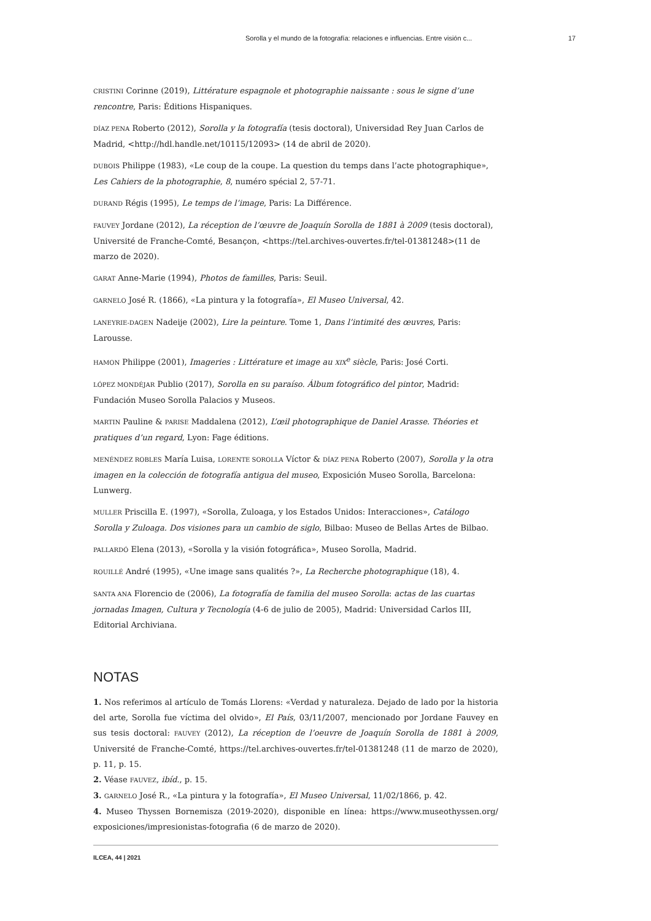Sorolla y el mundo de la fotografía: relaciones e influencias. Entre visión c... 17
CRISTINI Corinne (2019), Littérature espagnole et photographie naissante : sous le signe d’une rencontre, Paris: Éditions Hispaniques.
DÍAZ PENA Roberto (2012), Sorolla y la fotografía (tesis doctoral), Universidad Rey Juan Carlos de Madrid, <http://hdl.handle.net/10115/12093> (14 de abril de 2020).
DUBOIS Philippe (1983), «Le coup de la coupe. La question du temps dans l’acte photographique», Les Cahiers de la photographie, 8, numéro spécial 2, 57-71.
DURAND Régis (1995), Le temps de l’image, Paris: La Différence.
FAUVEY Jordane (2012), La réception de l’œuvre de Joaquín Sorolla de 1881 à 2009 (tesis doctoral), Université de Franche-Comté, Besançon, <https://tel.archives-ouvertes.fr/tel-01381248>(11 de marzo de 2020).
GARAT Anne-Marie (1994), Photos de familles, Paris: Seuil.
GARNELO José R. (1866), «La pintura y la fotografía», El Museo Universal, 42.
LANEYRIE-DAGEN Nadeije (2002), Lire la peinture. Tome 1, Dans l’intimité des œuvres, Paris: Larousse.
HAMON Philippe (2001), Imageries : Littérature et image au XIX<sup>e</sup> siècle, Paris: José Corti.
LÓPEZ MONDÉJAR Publio (2017), Sorolla en su paraíso. Álbum fotográfico del pintor, Madrid: Fundación Museo Sorolla Palacios y Museos.
MARTIN Pauline & PARISE Maddalena (2012), L’œil photographique de Daniel Arasse. Théories et pratiques d’un regard, Lyon: Fage éditions.
MENÉNDEZ ROBLES María Luisa, LORENTE SOROLLA Víctor & DÍAZ PENA Roberto (2007), Sorolla y la otra imagen en la colección de fotografía antigua del museo, Exposición Museo Sorolla, Barcelona: Lunwerg.
MULLER Priscilla E. (1997), «Sorolla, Zuloaga, y los Estados Unidos: Interacciones», Catálogo Sorolla y Zuloaga. Dos visiones para un cambio de siglo, Bilbao: Museo de Bellas Artes de Bilbao.
PALLARDÓ Elena (2013), «Sorolla y la visión fotográfica», Museo Sorolla, Madrid.
ROUILLÉ André (1995), «Une image sans qualités ?», La Recherche photographique (18), 4.
SANTA ANA Florencio de (2006), La fotografía de familia del museo Sorolla: actas de las cuartas jornadas Imagen, Cultura y Tecnología (4-6 de julio de 2005), Madrid: Universidad Carlos III, Editorial Archiviana.
NOTAS
1. Nos referimos al artículo de Tomás Llorens: «Verdad y naturaleza. Dejado de lado por la historia del arte, Sorolla fue víctima del olvido», El País, 03/11/2007, mencionado por Jordane Fauvey en sus tesis doctoral: FAUVEY (2012), La réception de l’oeuvre de Joaquín Sorolla de 1881 à 2009, Université de Franche-Comté, https://tel.archives-ouvertes.fr/tel-01381248 (11 de marzo de 2020), p. 11, p. 15.
2. Véase FAUVEZ, ibíd., p. 15.
3. GARNELO José R., «La pintura y la fotografía», El Museo Universal, 11/02/1866, p. 42.
4. Museo Thyssen Bornemisza (2019-2020), disponible en línea: https://www.museothyssen.org/ exposiciones/impresionistas-fotografia (6 de marzo de 2020).
ILCEA, 44 | 2021